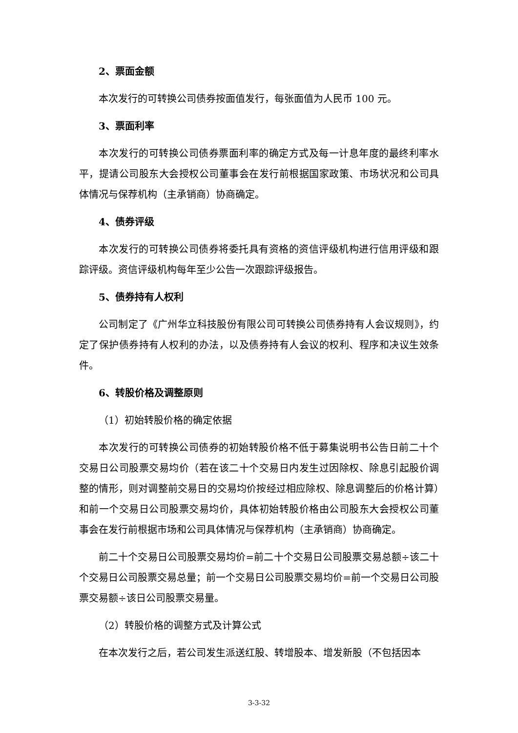2、票面金额
本次发行的可转换公司债券按面值发行，每张面值为人民币 100 元。
3、票面利率
本次发行的可转换公司债券票面利率的确定方式及每一计息年度的最终利率水平，提请公司股东大会授权公司董事会在发行前根据国家政策、市场状况和公司具体情况与保荐机构（主承销商）协商确定。
4、债券评级
本次发行的可转换公司债券将委托具有资格的资信评级机构进行信用评级和跟踪评级。资信评级机构每年至少公告一次跟踪评级报告。
5、债券持有人权利
公司制定了《广州华立科技股份有限公司可转换公司债券持有人会议规则》，约定了保护债券持有人权利的办法，以及债券持有人会议的权利、程序和决议生效条件。
6、转股价格及调整原则
（1）初始转股价格的确定依据
本次发行的可转换公司债券的初始转股价格不低于募集说明书公告日前二十个交易日公司股票交易均价（若在该二十个交易日内发生过因除权、除息引起股价调整的情形，则对调整前交易日的交易均价按经过相应除权、除息调整后的价格计算）和前一个交易日公司股票交易均价，具体初始转股价格由公司股东大会授权公司董事会在发行前根据市场和公司具体情况与保荐机构（主承销商）协商确定。
前二十个交易日公司股票交易均价=前二十个交易日公司股票交易总额÷该二十个交易日公司股票交易总量；前一个交易日公司股票交易均价=前一个交易日公司股票交易额÷该日公司股票交易量。
（2）转股价格的调整方式及计算公式
在本次发行之后，若公司发生派送红股、转增股本、增发新股（不包括因本
3-3-32